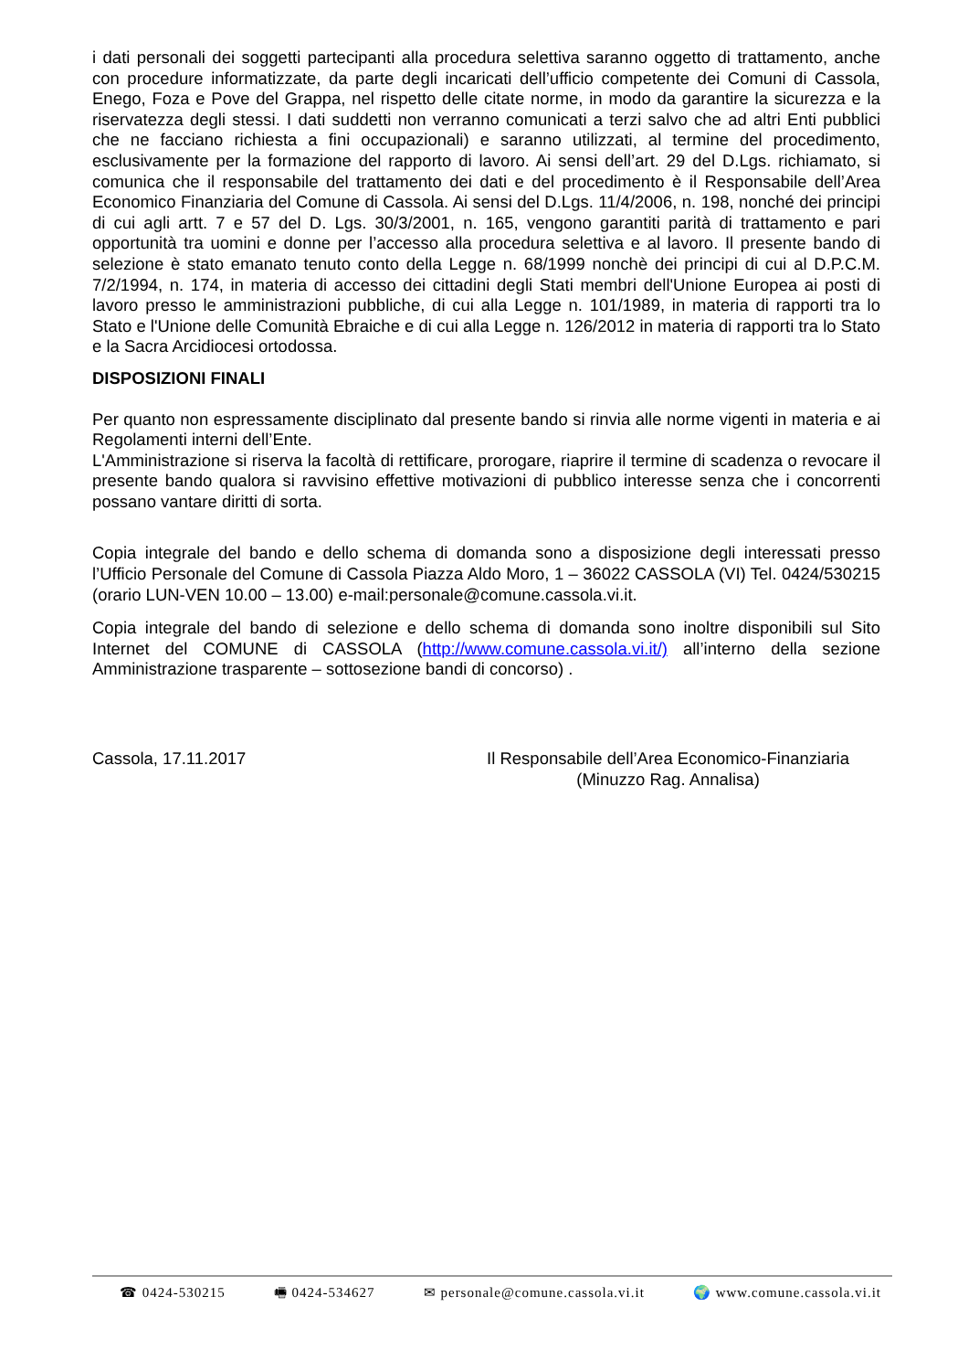i dati personali dei soggetti partecipanti alla procedura selettiva saranno oggetto di trattamento, anche con procedure informatizzate, da parte degli incaricati dell’ufficio competente dei Comuni di Cassola, Enego, Foza e Pove del Grappa, nel rispetto delle citate norme, in modo da garantire la sicurezza e la riservatezza degli stessi. I dati suddetti non verranno comunicati a terzi salvo che ad altri Enti pubblici che ne facciano richiesta a fini occupazionali) e saranno utilizzati, al termine del procedimento, esclusivamente per la formazione del rapporto di lavoro. Ai sensi dell’art. 29 del D.Lgs. richiamato, si comunica che il responsabile del trattamento dei dati e del procedimento è il Responsabile dell’Area Economico Finanziaria del Comune di Cassola. Ai sensi del D.Lgs. 11/4/2006, n. 198, nonché dei principi di cui agli artt. 7 e 57 del D. Lgs. 30/3/2001, n. 165, vengono garantiti parità di trattamento e pari opportunità tra uomini e donne per l’accesso alla procedura selettiva e al lavoro. Il presente bando di selezione è stato emanato tenuto conto della Legge n. 68/1999 nonchè dei principi di cui al D.P.C.M. 7/2/1994, n. 174, in materia di accesso dei cittadini degli Stati membri dell'Unione Europea ai posti di lavoro presso le amministrazioni pubbliche, di cui alla Legge n. 101/1989, in materia di rapporti tra lo Stato e l'Unione delle Comunità Ebraiche e di cui alla Legge n. 126/2012 in materia di rapporti tra lo Stato e la Sacra Arcidiocesi ortodossa.
DISPOSIZIONI FINALI
Per quanto non espressamente disciplinato dal presente bando si rinvia alle norme vigenti in materia e ai Regolamenti interni dell’Ente.
L'Amministrazione si riserva la facoltà di rettificare, prorogare, riaprire il termine di scadenza o revocare il presente bando qualora si ravvisino effettive motivazioni di pubblico interesse senza che i concorrenti possano vantare diritti di sorta.
Copia integrale del bando e dello schema di domanda sono a disposizione degli interessati presso l’Ufficio Personale del Comune di Cassola Piazza Aldo Moro, 1 – 36022 CASSOLA (VI) Tel. 0424/530215 (orario LUN-VEN 10.00 – 13.00) e-mail:personale@comune.cassola.vi.it.
Copia integrale del bando di selezione e dello schema di domanda sono inoltre disponibili sul Sito Internet del COMUNE di CASSOLA (http://www.comune.cassola.vi.it/) all’interno della sezione Amministrazione trasparente – sottosezione bandi di concorso) .
Cassola, 17.11.2017 Il Responsabile dell’Area Economico-Finanziaria
(Minuzzo Rag. Annalisa)
☎ 0424-530215 🖷 0424-534627 ✉ personale@comune.cassola.vi.it 🌍 www.comune.cassola.vi.it